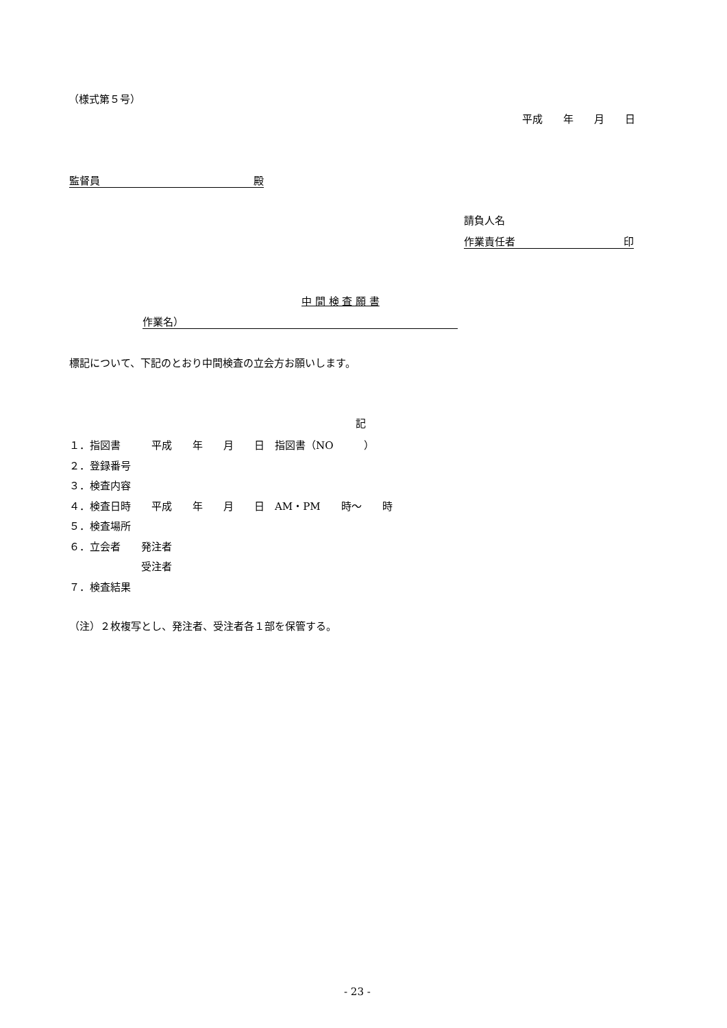（様式第５号）
平成　　年　　月　　日
監督員 殿
請負人名
作業責任者 印
中 間 検 査 願 書
作業名）
標記について、下記のとおり中間検査の立会方お願いします。
記
１．指図書　　　平成　　年　　月　　日　指図書（NO　　　） ２．登録番号 ３．検査内容 ４．検査日時　　平成　　年　　月　　日　AM・PM　　時～　　時 ５．検査場所 ６．立会者　　発注者 　　　　　　　受注者 ７．検査結果
（注）２枚複写とし、発注者、受注者各１部を保管する。
- 23 -